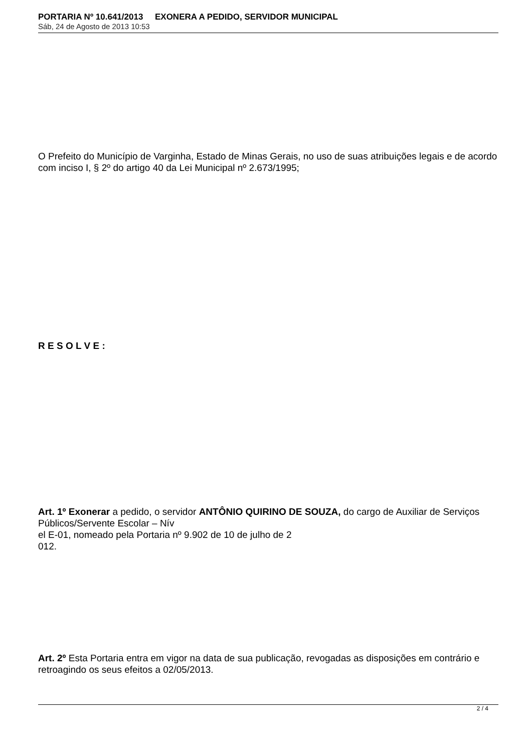PORTARIA Nº 10.641/2013 EXONERA A PEDIDO, SERVIDOR MUNICIPAL
Sáb, 24 de Agosto de 2013 10:53
O Prefeito do Município de Varginha, Estado de Minas Gerais, no uso de suas atribuições legais e de acordo com inciso I, § 2º do artigo 40 da Lei Municipal nº 2.673/1995;
R E S O L V E :
Art. 1º Exonerar a pedido, o servidor ANTÔNIO QUIRINO DE SOUZA, do cargo de Auxiliar de Serviços Públicos/Servente Escolar – Nív
el E-01, nomeado pela Portaria nº 9.902 de 10 de julho de 2
012.
Art. 2º Esta Portaria entra em vigor na data de sua publicação, revogadas as disposições em contrário e retroagindo os seus efeitos a 02/05/2013.
2 / 4